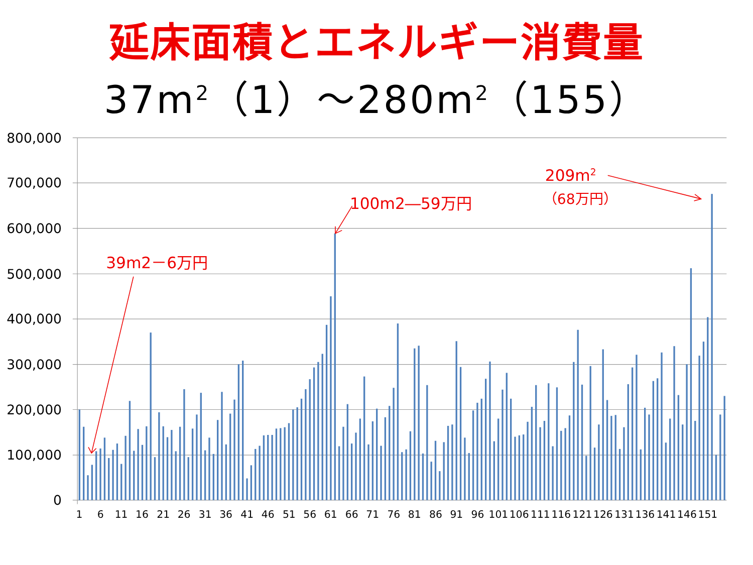延床面積とエネルギー消費量
37m<sup>2</sup>（1）～280m<sup>2</sup>（155）
800,000
700,000
600,000
500,000
400,000
300,000
200,000
100,000
0
1
6
11
16
21
26
31
36
41
46
51
56
61
66
71
76
81
86
91
96
101
106
111
116
121
126
131
136
141
146
151
39m2－6万円
100m2―59万円
209m2
（68万円）